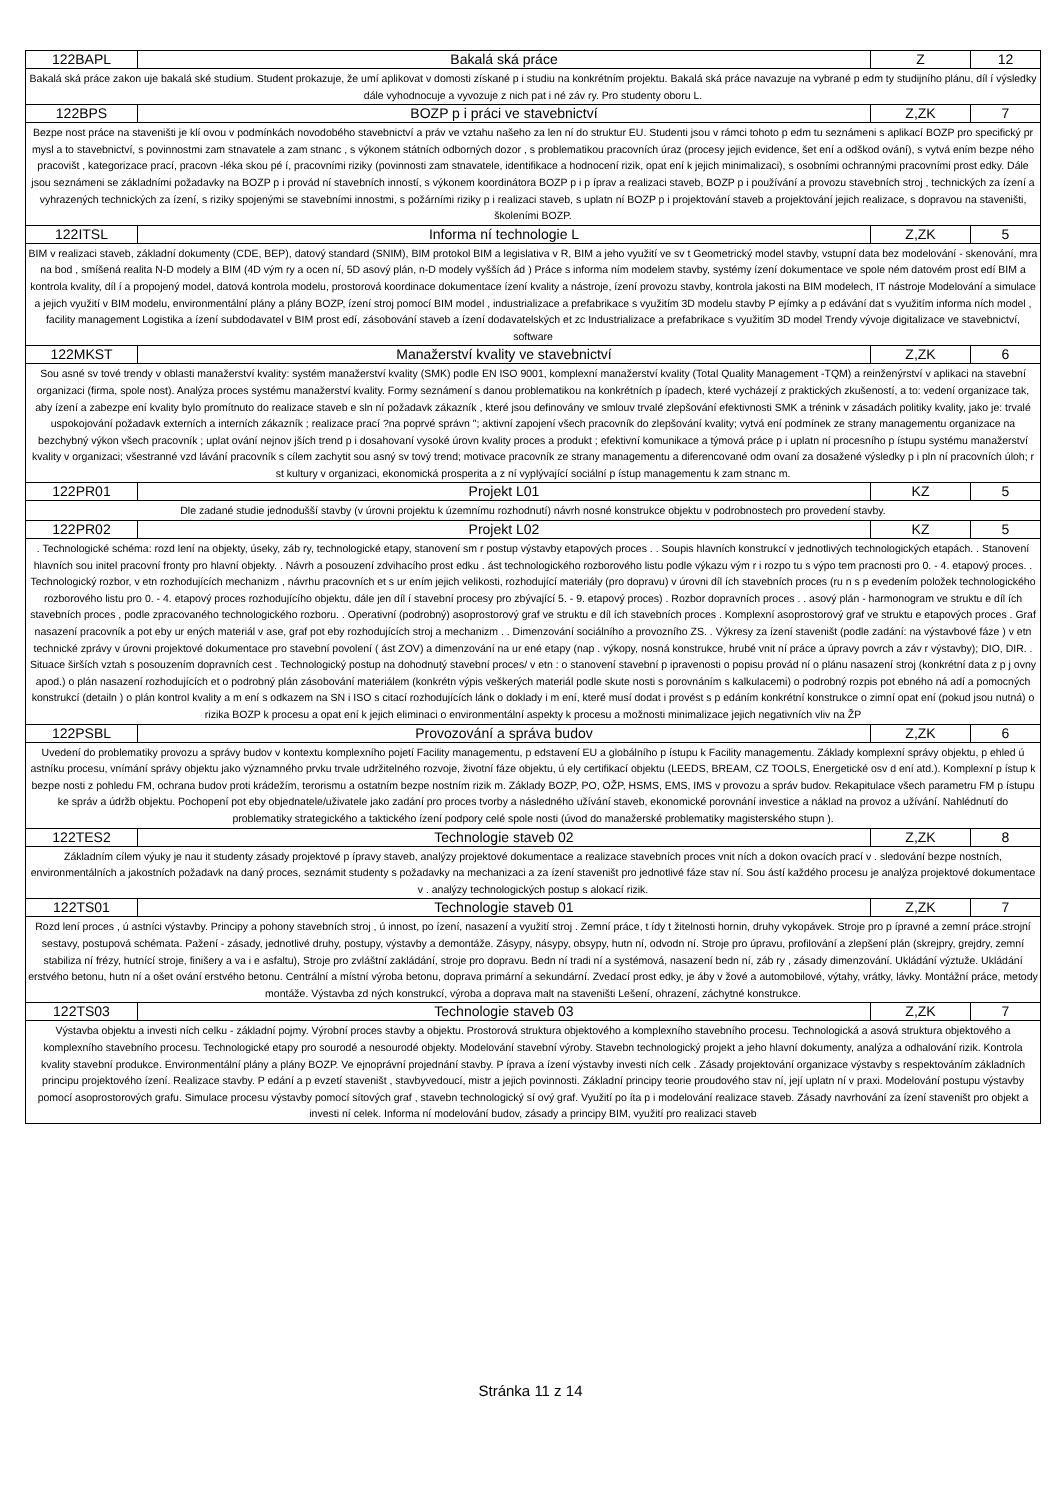| 122BAPL | Bakalá ská práce | Z | 12 |
| Bakalá ská práce zakon uje bakalá ské studium. Student prokazuje, že umí aplikovat v domosti získané p i studiu na konkrétním projektu. Bakalá ská práce navazuje na vybrané p edm ty studijního plánu, díl í výsledky dále vyhodnocuje a vyvozuje z nich pat i né záv ry. Pro studenty oboru L. | | | |
| 122BPS | BOZP p i práci ve stavebnictví | Z,ZK | 7 |
| Bezpe nost práce na staveništi je klí ovou v podmínkách novodobého stavebnictví a práv ve vztahu našeho za len ní do struktur EU. Studenti jsou v rámci tohoto p edm tu seznámeni s aplikací BOZP pro specifický pr mysl a to stavebnictví, s povinnostmi zam stnavatele a zam stnanc , s výkonem státních odborných dozor , s problematikou pracovních úraz (procesy jejich evidence, šet ení a odškod ování), s vytvá ením bezpe ného pracovišt , kategorizace prací, pracovn -léka skou pé í, pracovními riziky (povinnosti zam stnavatele, identifikace a hodnocení rizik, opat ení k jejich minimalizaci), s osobními ochrannými pracovními prost edky. Dále jsou seznámeni se základními požadavky na BOZP p i provád ní stavebních inností, s výkonem koordinátora BOZP p i p íprav a realizaci staveb, BOZP p i používání a provozu stavebních stroj , technických za ízení a vyhrazených technických za ízení, s riziky spojenými se stavebními innostmi, s požárními riziky p i realizaci staveb, s uplatn ní BOZP p i projektování staveb a projektování jejich realizace, s dopravou na staveništi, školeními BOZP. | | | |
| 122ITSL | Informa ní technologie L | Z,ZK | 5 |
| BIM v realizaci staveb, základní dokumenty (CDE, BEP), datový standard (SNIM), BIM protokol BIM a legislativa v R, BIM a jeho využití ve sv t Geometrický model stavby, vstupní data bez modelování - skenování, mra na bod , smíšená realita N-D modely a BIM (4D vým ry a ocen ní, 5D asový plán, n-D modely vyšších ád ) Práce s informa ním modelem stavby, systémy ízení dokumentace ve spole ném datovém prost edí BIM a kontrola kvality, díl í a propojený model, datová kontrola modelu, prostorová koordinace dokumentace ízení kvality a nástroje, ízení provozu stavby, kontrola jakosti na BIM modelech, IT nástroje Modelování a simulace a jejich využití v BIM modelu, environmentální plány a plány BOZP, ízení stroj pomocí BIM model , industrializace a prefabrikace s využitím 3D modelu stavby P ejímky a p edávání dat s využitím informa ních model , facility management Logistika a ízení subdodavatel v BIM prost edí, zásobování staveb a ízení dodavatelských et zc Industrializace a prefabrikace s využitím 3D model Trendy vývoje digitalizace ve stavebnictví, software | | | |
| 122MKST | Manažerství kvality ve stavebnictví | Z,ZK | 6 |
| Sou asné sv tové trendy v oblasti manažerství kvality: systém manažerství kvality (SMK) podle EN ISO 9001, komplexní manažerství kvality (Total Quality Management -TQM) a reinženýrství v aplikaci na stavební organizaci (firma, spole nost). Analýza proces systému manažerství kvality. Formy seznámení s danou problematikou na konkrétních p ípadech, které vycházejí z praktických zkušeností, a to: vedení organizace tak, aby ízení a zabezpe ení kvality bylo promítnuto do realizace staveb e sln ní požadavk zákazník , které jsou definovány ve smlouv trvalé zlepšování efektivnosti SMK a trénink v zásadách politiky kvality, jako je: trvalé uspokojování požadavk externích a interních zákazník ; realizace prací ?na poprvé správn "; aktivní zapojení všech pracovník do zlepšování kvality; vytvá ení podmínek ze strany managementu organizace na bezchybný výkon všech pracovník ; uplat ování nejnov jších trend p i dosahovaní vysoké úrovn kvality proces a produkt ; efektivní komunikace a týmová práce p i uplatn ní procesního p ístupu systému manažerství kvality v organizaci; všestranné vzd lávání pracovník s cílem zachytit sou asný sv tový trend; motivace pracovník ze strany managementu a diferencované odm ovaní za dosažené výsledky p i pln ní pracovních úloh; r st kultury v organizaci, ekonomická prosperita a z ní vyplývající sociální p ístup managementu k zam stnanc m. | | | |
| 122PR01 | Projekt L01 | KZ | 5 |
| Dle zadané studie jednodušší stavby (v úrovni projektu k územnímu rozhodnutí) návrh nosné konstrukce objektu v podrobnostech pro provedení stavby. | | | |
| 122PR02 | Projekt L02 | KZ | 5 |
| . Technologické schéma: rozd lení na objekty, úseky, záb ry, technologické etapy, stanovení sm r postup výstavby etapových proces . . Soupis hlavních konstrukcí v jednotlivých technologických etapách. . Stanovení hlavních sou initel pracovní fronty pro hlavní objekty. . Návrh a posouzení zdvihacího prost edku . ást technologického rozborového listu podle výkazu vým r i rozpo tu s výpo tem pracnosti pro 0. - 4. etapový proces. . Technologický rozbor, v etn rozhodujících mechanizm , návrhu pracovních et s ur ením jejich velikosti, rozhodující materiály (pro dopravu) v úrovni díl ích stavebních proces (ru n s p evedením položek technologického rozborového listu pro 0. - 4. etapový proces rozhodujícího objektu, dále jen díl í stavební procesy pro zbývající 5. - 9. etapový proces) . Rozbor dopravních proces . . asový plán - harmonogram ve struktu e díl ích stavebních proces , podle zpracovaného technologického rozboru. . Operativní (podrobný) asoprostorový graf ve struktu e díl ích stavebních proces . Komplexní asoprostorový graf ve struktu e etapových proces . Graf nasazení pracovník a pot eby ur ených materiál v ase, graf pot eby rozhodujících stroj a mechanizm . . Dimenzování sociálního a provozního ZS. . Výkresy za ízení staveništ (podle zadání: na výstavbové fáze ) v etn technické zprávy v úrovni projektové dokumentace pro stavební povolení ( ást ZOV) a dimenzování na ur ené etapy (nap . výkopy, nosná konstrukce, hrubé vnit ní práce a úpravy povrch a záv r výstavby); DIO, DIR. . Situace širších vztah s posouzením dopravních cest . Technologický postup na dohodnutý stavební proces/ v etn : o stanovení stavební p ipravenosti o popisu provád ní o plánu nasazení stroj (konkrétní data z p j ovny apod.) o plán nasazení rozhodujících et o podrobný plán zásobování materiálem (konkrétn výpis veškerých materiál podle skute nosti s porovnáním s kalkulacemi) o podrobný rozpis pot ebného ná adí a pomocných konstrukcí (detailn ) o plán kontrol kvality a m ení s odkazem na SN i ISO s citací rozhodujících lánk o doklady i m ení, které musí dodat i provést s p edáním konkrétní konstrukce o zimní opat ení (pokud jsou nutná) o rizika BOZP k procesu a opat ení k jejich eliminaci o environmentální aspekty k procesu a možnosti minimalizace jejich negativních vliv na ŽP | | | |
| 122PSBL | Provozování a správa budov | Z,ZK | 6 |
| Uvedení do problematiky provozu a správy budov v kontextu komplexního pojetí Facility managementu, p edstavení EU a globálního p ístupu k Facility managementu. Základy komplexní správy objektu, p ehled ú astníku procesu, vnímání správy objektu jako významného prvku trvale udržitelného rozvoje, životní fáze objektu, ú ely certifikací objektu (LEEDS, BREAM, CZ TOOLS, Energetické osv d ení atd.). Komplexní p ístup k bezpe nosti z pohledu FM, ochrana budov proti krádežím, terorismu a ostatním bezpe nostním rizik m. Základy BOZP, PO, OŽP, HSMS, EMS, IMS v provozu a správ budov. Rekapitulace všech parametru FM p ístupu ke správ a údržb objektu. Pochopení pot eby objednatele/uživatele jako zadání pro proces tvorby a následného užívání staveb, ekonomické porovnání investice a náklad na provoz a užívání. Nahlédnutí do problematiky strategického a taktického ízení podpory celé spole nosti (úvod do manažerské problematiky magisterského stupn ). | | | |
| 122TES2 | Technologie staveb 02 | Z,ZK | 8 |
| Základním cílem výuky je nau it studenty zásady projektové p ípravy staveb, analýzy projektové dokumentace a realizace stavebních proces vnit ních a dokon ovacích prací v . sledování bezpe nostních, environmentálních a jakostních požadavk na daný proces, seznámit studenty s požadavky na mechanizaci a za ízení staveništ pro jednotlivé fáze stav ní. Sou ástí každého procesu je analýza projektové dokumentace v . analýzy technologických postup s alokací rizik. | | | |
| 122TS01 | Technologie staveb 01 | Z,ZK | 7 |
| Rozd lení proces , ú astníci výstavby. Principy a pohony stavebních stroj , ú innost, po ízení, nasazení a využití stroj . Zemní práce, t ídy t žitelnosti hornin, druhy vykopávek. Stroje pro p ípravné a zemní práce.strojní sestavy, postupová schémata. Pažení - zásady, jednotlivé druhy, postupy, výstavby a demontáže. Zásypy, násypy, obsypy, hutn ní, odvodn ní. Stroje pro úpravu, profilování a zlepšení plán (skrejpry, grejdry, zemní stabiliza ní frézy, hutnící stroje, finišery a va i e asfaltu), Stroje pro zvláštní zakládání, stroje pro dopravu. Bedn ní tradi ní a systémová, nasazení bedn ní, záb ry , zásady dimenzování. Ukládání výztuže. Ukládání erstvého betonu, hutn ní a ošet ování erstvého betonu. Centrální a místní výroba betonu, doprava primární a sekundární. Zvedací prost edky, je áby v žové a automobilové, výtahy, vrátky, lávky. Montážní práce, metody montáže. Výstavba zd ných konstrukcí, výroba a doprava malt na staveništi Lešení, ohrazení, záchytné konstrukce. | | | |
| 122TS03 | Technologie staveb 03 | Z,ZK | 7 |
| Výstavba objektu a investi ních celku - základní pojmy. Výrobní proces stavby a objektu. Prostorová struktura objektového a komplexního stavebního procesu. Technologická a asová struktura objektového a komplexního stavebního procesu. Technologické etapy pro sourodé a nesourodé objekty. Modelování stavební výroby. Stavebn technologický projekt a jeho hlavní dokumenty, analýza a odhalování rizik. Kontrola kvality stavební produkce. Environmentální plány a plány BOZP. Ve ejnoprávní projednání stavby. P íprava a ízení výstavby investi ních celk . Zásady projektování organizace výstavby s respektováním základních principu projektového ízení. Realizace stavby. P edání a p evzetí staveništ , stavbyvedoucí, mistr a jejich povinnosti. Základní principy teorie proudového stav ní, její uplatn ní v praxi. Modelování postupu výstavby pomocí asoprostorových grafu. Simulace procesu výstavby pomocí sítových graf , stavebn technologický sí ový graf. Využití po íta p i modelování realizace staveb. Zásady navrhování za ízení staveništ pro objekt a investi ní celek. Informa ní modelování budov, zásady a principy BIM, využití pro realizaci staveb | | | |
Stránka 11 z 14